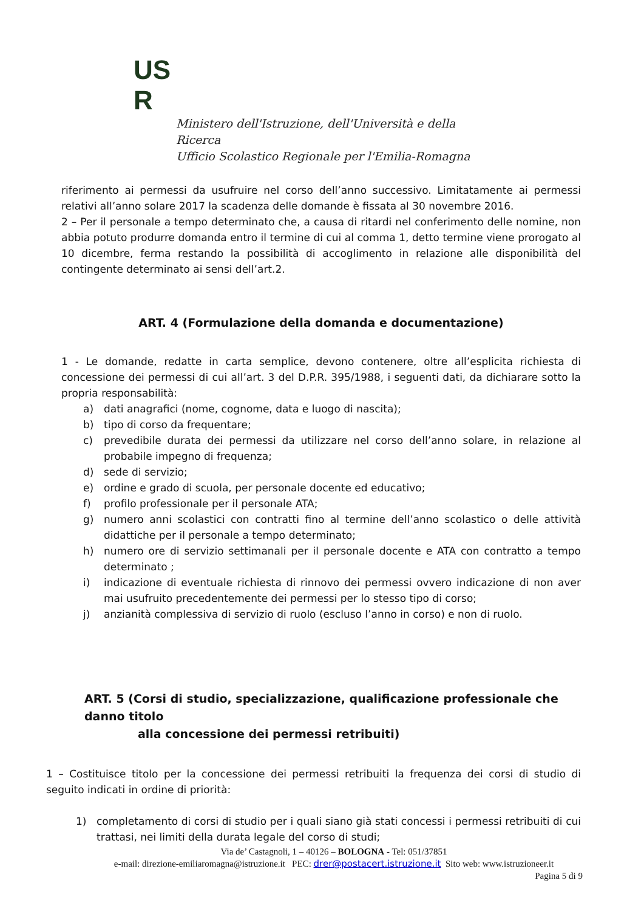US
R
Ministero dell'Istruzione, dell'Università e della Ricerca
Ufficio Scolastico Regionale per l'Emilia-Romagna
riferimento ai permessi da usufruire nel corso dell’anno successivo. Limitatamente ai permessi relativi all’anno solare 2017 la scadenza delle domande è fissata al 30 novembre 2016.
2 – Per il personale a tempo determinato che, a causa di ritardi nel conferimento delle nomine, non abbia potuto produrre domanda entro il termine di cui al comma 1, detto termine viene prorogato al 10 dicembre, ferma restando la possibilità di accoglimento in relazione alle disponibilità del contingente determinato ai sensi dell’art.2.
ART. 4 (Formulazione della domanda e documentazione)
1 - Le domande, redatte in carta semplice, devono contenere, oltre all’esplicita richiesta di concessione dei permessi di cui all’art. 3 del D.P.R. 395/1988, i seguenti dati, da dichiarare sotto la propria responsabilità:
a) dati anagrafici (nome, cognome, data e luogo di nascita);
b) tipo di corso da frequentare;
c) prevedibile durata dei permessi da utilizzare nel corso dell’anno solare, in relazione al probabile impegno di frequenza;
d) sede di servizio;
e) ordine e grado di scuola, per personale docente ed educativo;
f) profilo professionale per il personale ATA;
g) numero anni scolastici con contratti fino al termine dell’anno scolastico o delle attività didattiche per il personale a tempo determinato;
h) numero ore di servizio settimanali per il personale docente e ATA con contratto a tempo determinato ;
i) indicazione di eventuale richiesta di rinnovo dei permessi ovvero indicazione di non aver mai usufruito precedentemente dei permessi per lo stesso tipo di corso;
j) anzianità complessiva di servizio di ruolo (escluso l’anno in corso) e non di ruolo.
ART. 5 (Corsi di studio, specializzazione, qualificazione professionale che danno titolo
alla concessione dei permessi retribuiti)
1 – Costituisce titolo per la concessione dei permessi retribuiti la frequenza dei corsi di studio di seguito indicati in ordine di priorità:
1) completamento di corsi di studio per i quali siano già stati concessi i permessi retribuiti di cui trattasi, nei limiti della durata legale del corso di studi;
Via de’ Castagnoli, 1 – 40126 – BOLOGNA - Tel: 051/37851
e-mail: direzione-emiliaromagna@istruzione.it PEC: drer@postacert.istruzione.it Sito web: www.istruzioneer.it
Pagina 5 di 9